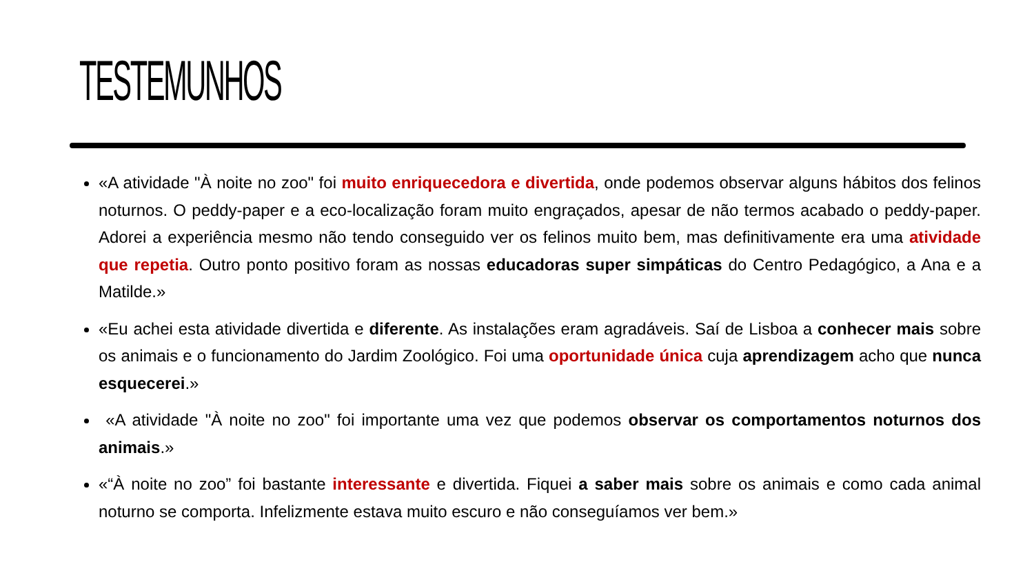TESTEMUNHOS
«A atividade "À noite no zoo" foi muito enriquecedora e divertida, onde podemos observar alguns hábitos dos felinos noturnos. O peddy-paper e a eco-localização foram muito engraçados, apesar de não termos acabado o peddy-paper. Adorei a experiência mesmo não tendo conseguido ver os felinos muito bem, mas definitivamente era uma atividade que repetia. Outro ponto positivo foram as nossas educadoras super simpáticas do Centro Pedagógico, a Ana e a Matilde.»
«Eu achei esta atividade divertida e diferente. As instalações eram agradáveis. Saí de Lisboa a conhecer mais sobre os animais e o funcionamento do Jardim Zoológico. Foi uma oportunidade única cuja aprendizagem acho que nunca esquecerei.»
«A atividade "À noite no zoo" foi importante uma vez que podemos observar os comportamentos noturnos dos animais.»
«“À noite no zoo” foi bastante interessante e divertida. Fiquei a saber mais sobre os animais e como cada animal noturno se comporta. Infelizmente estava muito escuro e não conseguíamos ver bem.»